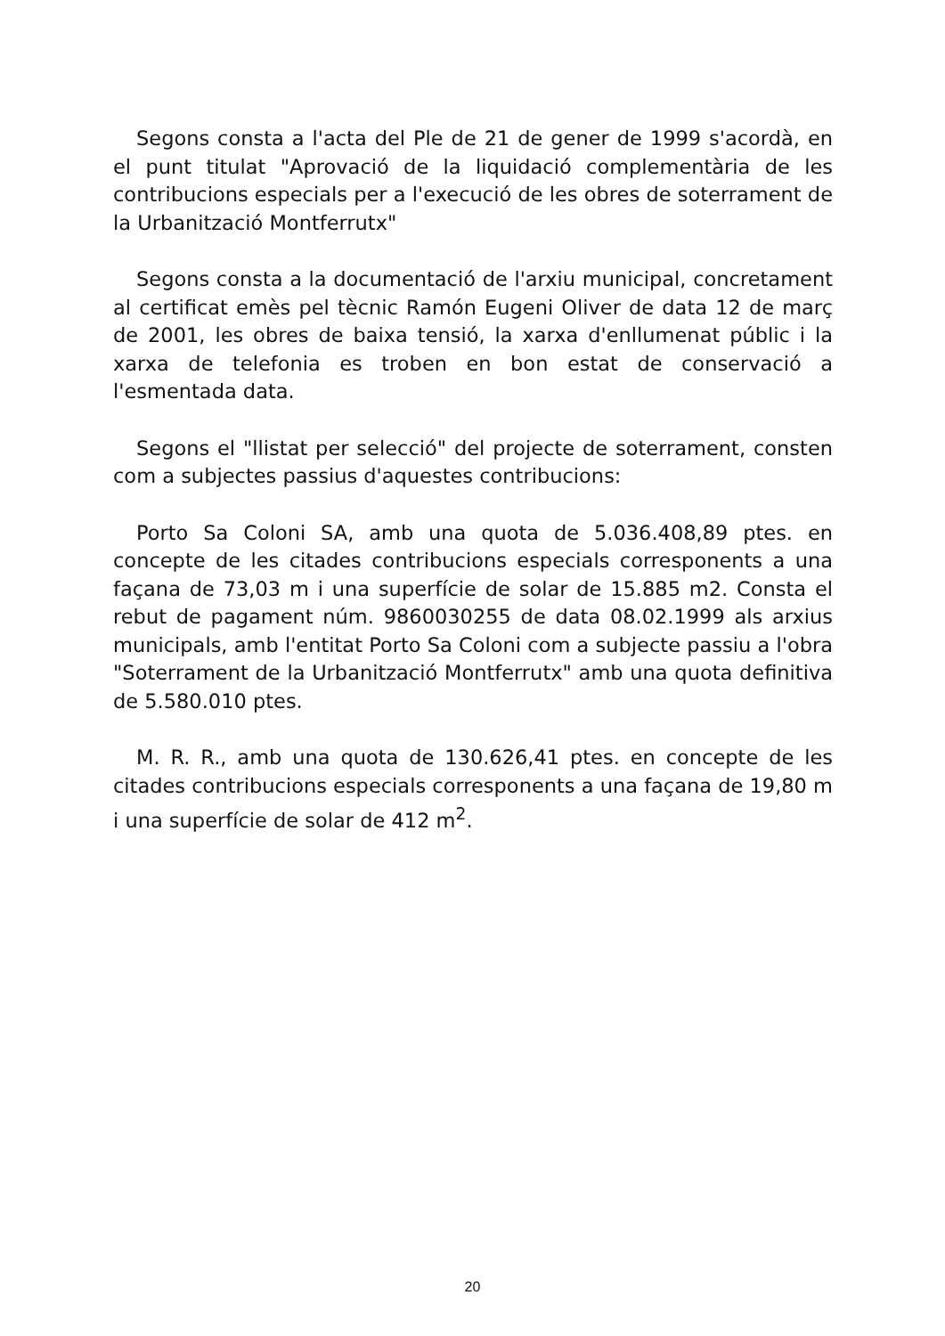Segons consta a l'acta del Ple de 21 de gener de 1999 s'acordà, en el punt titulat "Aprovació de la liquidació complementària de les contribucions especials per a l'execució de les obres de soterrament de la Urbanització Montferrutx"
Segons consta a la documentació de l'arxiu municipal, concretament al certificat emès pel tècnic Ramón Eugeni Oliver de data 12 de març de 2001, les obres de baixa tensió, la xarxa d'enllumenat públic i la xarxa de telefonia es troben en bon estat de conservació a l'esmentada data.
Segons el "llistat per selecció" del projecte de soterrament, consten com a subjectes passius d'aquestes contribucions:
Porto Sa Coloni SA, amb una quota de 5.036.408,89 ptes. en concepte de les citades contribucions especials corresponents a una façana de 73,03 m i una superfície de solar de 15.885 m2. Consta el rebut de pagament núm. 9860030255 de data 08.02.1999 als arxius municipals, amb l'entitat Porto Sa Coloni com a subjecte passiu a l'obra "Soterrament de la Urbanització Montferrutx" amb una quota definitiva de 5.580.010 ptes.
M. R. R., amb una quota de 130.626,41 ptes. en concepte de les citades contribucions especials corresponents a una façana de 19,80 m i una superfície de solar de 412 m<sup>2</sup>.
20